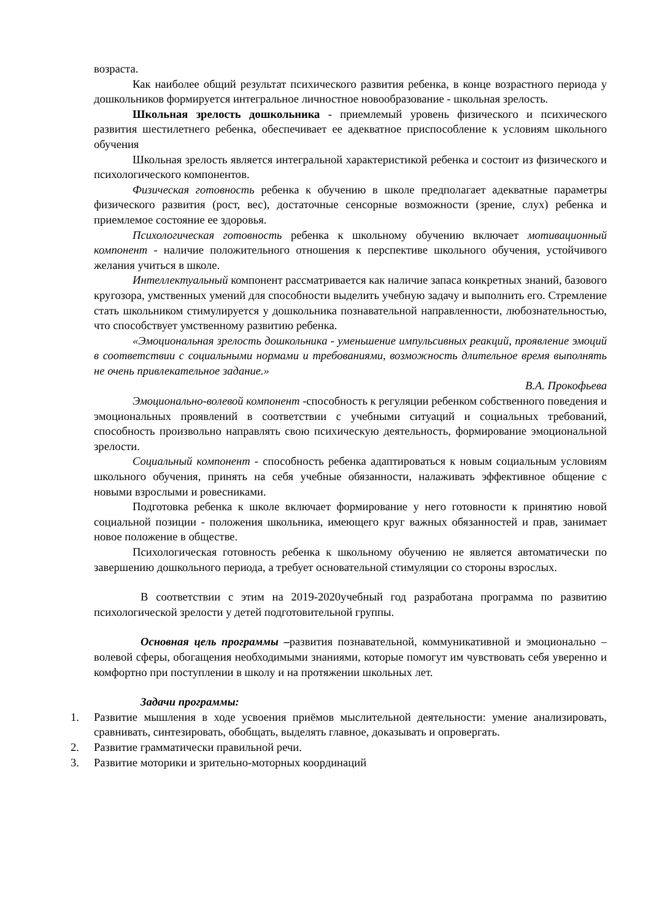возраста.
Как наиболее общий результат психического развития ребенка, в конце возрастного периода у дошкольников формируется интегральное личностное новообразование - школьная зрелость.
Школьная зрелость дошкольника - приемлемый уровень физического и психического развития шестилетнего ребенка, обеспечивает ее адекватное приспособление к условиям школьного обучения
Школьная зрелость является интегральной характеристикой ребенка и состоит из физического и психологического компонентов.
Физическая готовность ребенка к обучению в школе предполагает адекватные параметры физического развития (рост, вес), достаточные сенсорные возможности (зрение, слух) ребенка и приемлемое состояние ее здоровья.
Психологическая готовность ребенка к школьному обучению включает мотивационный компонент - наличие положительного отношения к перспективе школьного обучения, устойчивого желания учиться в школе.
Интеллектуальный компонент рассматривается как наличие запаса конкретных знаний, базового кругозора, умственных умений для способности выделить учебную задачу и выполнить его. Стремление стать школьником стимулируется у дошкольника познавательной направленности, любознательностью, что способствует умственному развитию ребенка.
«Эмоциональная зрелость дошкольника - уменьшение импульсивных реакций, проявление эмоций в соответствии с социальными нормами и требованиями, возможность длительное время выполнять не очень привлекательное задание.»
В.А. Прокофьева
Эмоционально-волевой компонент -способность к регуляции ребенком собственного поведения и эмоциональных проявлений в соответствии с учебными ситуаций и социальных требований, способность произвольно направлять свою психическую деятельность, формирование эмоциональной зрелости.
Социальный компонент - способность ребенка адаптироваться к новым социальным условиям школьного обучения, принять на себя учебные обязанности, налаживать эффективное общение с новыми взрослыми и ровесниками.
Подготовка ребенка к школе включает формирование у него готовности к принятию новой социальной позиции - положения школьника, имеющего круг важных обязанностей и прав, занимает новое положение в обществе.
Психологическая готовность ребенка к школьному обучению не является автоматически по завершению дошкольного периода, а требует основательной стимуляции со стороны взрослых.
В соответствии с этим на 2019-2020учебный год разработана программа по развитию психологической зрелости у детей подготовительной группы.
Основная цель программы –развития познавательной, коммуникативной и эмоционально – волевой сферы, обогащения необходимыми знаниями, которые помогут им чувствовать себя уверенно и комфортно при поступлении в школу и на протяжении школьных лет.
Задачи программы:
1. Развитие мышления в ходе усвоения приёмов мыслительной деятельности: умение анализировать, сравнивать, синтезировать, обобщать, выделять главное, доказывать и опровергать.
2. Развитие грамматически правильной речи.
3. Развитие моторики и зрительно-моторных координаций